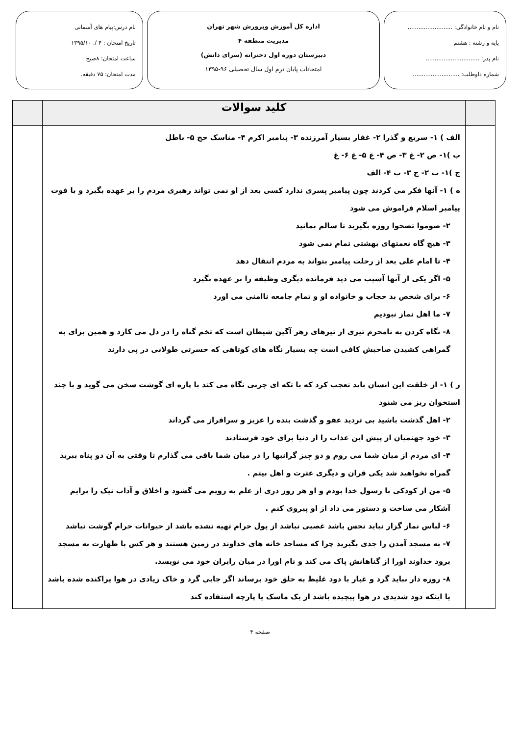نام و نام خانوادگی: .........................
پایه و رشته : هشتم
نام پدر: ..............................
شماره داوطلب: ..........................
اداره کل آموزش وپرورش شهر تهران
مدیریت منطقه ۴
دبیرستان دوره اول دخترانه (سرای دانش)
امتحانات پایان ترم اول سال تحصیلی ۹۶-۱۳۹۵
نام درس:پیام های آسمانی
تاریخ امتحان : ۴ /. ۱۳۹۵/۱۰
ساعت امتحان: ۸صبح
مدت امتحان: ۷۵ دقیقه.
| | کلید سوالات | |
| | الف ) ۱- سریع و گذرا ۲- غفار بسیار آمرزنده ۳- پیامبر اکرم ۴- مناسک حج ۵- باطل ب )۱- ص ۲- غ ۳- ص ۴- غ ۵- غ ۶- غ ج )۱- ب ۲- ج ۳- ب ۴- الف ه ) ۱- آنها فکر می کردند چون پیامبر پسری ندارد کسی بعد از او نمی تواند رهبری مردم را بر عهده بگیرد و با فوت پیامبر اسلام فراموش می شود ۲- صوموا تصحوا روزه بگیرید تا سالم بمانید ۳- هیچ گاه نعمتهای بهشتی تمام نمی شود ۴- تا امام علی بعد از رحلت پیامبر بتواند به مردم انتقال دهد ۵- اگر یکی از آنها آسیب می دید فرمانده دیگری وظیفه را بر عهده بگیرد ۶- برای شخص بد حجاب و خانواده او و تمام جامعه ناامنی می اورد ۷- ما اهل نماز نبودیم ۸- نگاه کردن به نامحرم تیری از تیرهای زهر آگین شیطان است که تخم گناه را در دل می کارد و همین برای به گمراهی کشیدن صاحبش کافی است چه بسیار نگاه های کوتاهی که حسرتی طولانی در پی دارند ر ) ۱- از خلقت این انسان باید تعجب کرد که با تکه ای چربی نگاه می کند با پاره ای گوشت سخن می گوید و با چند استخوان ریز می شنود ۲- اهل گذشت باشید بی تردید عفو و گذشت بنده را عزیز و سرافراز می گرداند ۳- خود جهنمیان از پیش این عذاب را از دنیا برای خود فرستادند ۴- ای مردم از میان شما می روم و دو چیز گرانبها را در میان شما باقی می گذارم تا وقتی به آن دو پناه ببرید گمراه نخواهید شد یکی قران و دیگری عترت و اهل بیتم . ۵- من از کودکی با رسول خدا بودم و او هر روز دری از علم به رویم می گشود و اخلاق و آداب نیک را برایم آشکار می ساخت و دستور می داد از او پیروی کنم . ۶- لباس نماز گزار نباید نجس باشد غصبی نباشد از پول حرام تهیه نشده باشد از حیوانات حرام گوشت نباشد ۷- به مسجد آمدن را جدی بگیرید چرا که مساجد خانه های خداوند در زمین هستند و هر کس با طهارت به مسجد برود خداوند اورا از گناهانش پاک می کند و نام اورا در میان رایران خود می نویسد. ۸- روزه دار نباید گرد و غبار با دود غلیظ به حلق خود برساند اگر جایی گرد و خاک زیادی در هوا پراکنده شده باشد یا اینکه دود شدیدی در هوا پیچیده باشد از یک ماسک یا پارچه استفاده کند | |
صفحه ۴